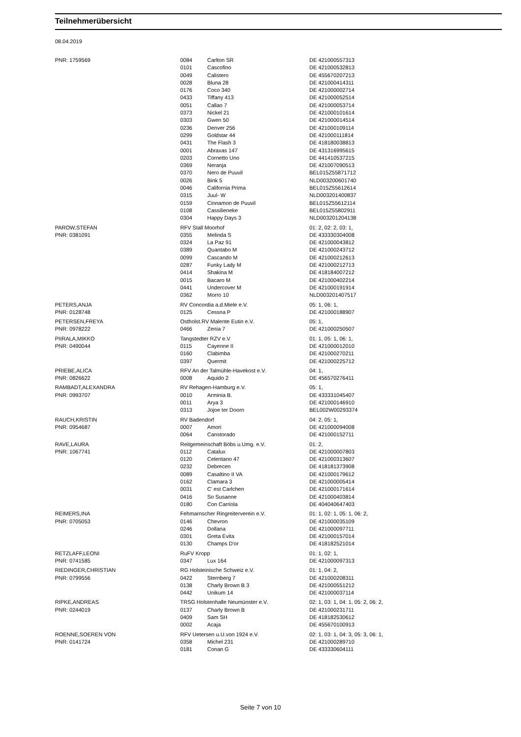Teilnehmerübersicht
08.04.2019
| PNR: 1759569 | 0084 | Carlton SR | DE 421000557313 |
| | 0101 | Cascofino | DE 421000532813 |
| | 0049 | Calistero | DE 455670207213 |
| | 0028 | Bluna 28 | DE 421000414311 |
| | 0176 | Coco 340 | DE 421000002714 |
| | 0433 | Tiffany 413 | DE 421000052514 |
| | 0051 | Callao 7 | DE 421000053714 |
| | 0373 | Nickel 21 | DE 421000101614 |
| | 0303 | Gwen 50 | DE 421000014514 |
| | 0236 | Denver 256 | DE 421000109114 |
| | 0299 | Goldstar 44 | DE 421000111814 |
| | 0431 | The Flash 3 | DE 418180038813 |
| | 0001 | Abraxas 147 | DE 431316995615 |
| | 0203 | Cornetto Uno | DE 441410537215 |
| | 0369 | Neranja | DE 421007090513 |
| | 0370 | Nero de Puuvil | BEL015Z55871712 |
| | 0026 | Bink 5 | NLD003200601740 |
| | 0046 | California Prima | BEL015Z55612614 |
| | 0315 | Juul- W | NLD003201400837 |
| | 0159 | Cinnamon de Puuvil | BEL015Z55612114 |
| | 0108 | Cassilieneke | BEL015Z55802911 |
| | 0304 | Happy Days 3 | NLD003201204138 |
| PAROW,STEFAN | RFV Stall Moorhof | | 01: 2, 02: 2, 03: 1, |
| PNR: 0381091 | 0355 | Melinda S | DE 433330304008 |
| | 0324 | La Paz 91 | DE 421000043812 |
| | 0389 | Quantabo M | DE 421000243712 |
| | 0099 | Cascando M | DE 421000212613 |
| | 0287 | Funky Lady M | DE 421000212713 |
| | 0414 | Shakina M | DE 418184007212 |
| | 0015 | Bacaro M | DE 421000402214 |
| | 0441 | Undercover M | DE 421000191914 |
| | 0362 | Morro 10 | NLD003201407517 |
| PETERS,ANJA | RV Concordia a.d.Miele e.V. | | 05: 1, 06: 1, |
| PNR: 0128748 | 0125 | Cessna P | DE 421000188907 |
| PETERSEN,FREYA | Ostholst.RV Malente Eutin e.V. | | 05: 1, |
| PNR: 0978222 | 0466 | Zenia 7 | DE 421000250507 |
| PIIRALA,MIKKO | Tangstedter RZV e.V | | 01: 1, 05: 1, 06: 1, |
| PNR: 0490044 | 0115 | Cayenne II | DE 421000012010 |
| | 0160 | Clabimba | DE 421000270211 |
| | 0397 | Quermit | DE 421000225712 |
| PRIEBE,ALICA | RFV An der Talmühle-Havekost e.V. | | 04: 1, |
| PNR: 0826622 | 0008 | Aquido 2 | DE 456570276411 |
| RAMBADT,ALEXANDRA | RV Rehagen-Hamburg e.V. | | 05: 1, |
| PNR: 0993707 | 0010 | Arminia B. | DE 433331045407 |
| | 0011 | Arya 3 | DE 421000146910 |
| | 0313 | Jojoe ter Doorn | BEL002W00293374 |
| RAUCH,KRISTIN | RV Badendorf | | 04: 2, 05: 1, |
| PNR: 0954687 | 0007 | Amori | DE 421000094008 |
| | 0064 | Canstorado | DE 421000152711 |
| RAVE,LAURA | Reitgemeinschaft Böbs u.Umg. e.V. | | 01: 2, |
| PNR: 1067741 | 0112 | Catalux | DE 421000007803 |
| | 0120 | Celentano 47 | DE 421000313607 |
| | 0232 | Debrecen | DE 418181373908 |
| | 0089 | Casaltino II VA | DE 421000179612 |
| | 0162 | Clamara 3 | DE 421000005414 |
| | 0031 | C' est Carlchen | DE 421000171614 |
| | 0416 | So Susanne | DE 421000403814 |
| | 0180 | Con Carriola | DE 404040647403 |
| REIMERS,INA | Fehmarnscher Ringreiterverein e.V. | | 01: 1, 02: 1, 05: 1, 06: 2, |
| PNR: 0705053 | 0146 | Chevron | DE 421000035109 |
| | 0246 | Dollana | DE 421000097711 |
| | 0301 | Greta Evita | DE 421000157014 |
| | 0130 | Champs D'or | DE 418182521014 |
| RETZLAFF,LEONI | RuFV Kropp | | 01: 1, 02: 1, |
| PNR: 0741585 | 0347 | Lux 164 | DE 421000097313 |
| RIEDINGER,CHRISTIAN | RG Holsteinische Schweiz e.V. | | 01: 1, 04: 2, |
| PNR: 0799556 | 0422 | Sternberg 7 | DE 421000208311 |
| | 0138 | Charly Brown B 3 | DE 421000551212 |
| | 0442 | Unikum 14 | DE 421000037114 |
| RIPKE,ANDREAS | TRSG Holstenhalle Neumünster e.V. | | 02: 1, 03: 1, 04: 1, 05: 2, 06: 2, |
| PNR: 0244019 | 0137 | Charly Brown B | DE 421000231711 |
| | 0409 | Sam SH | DE 418182530612 |
| | 0002 | Acaja | DE 455670100913 |
| ROENNE,SOEREN VON | RFV Uetersen u.U.von 1924 e.V. | | 02: 1, 03: 1, 04: 3, 05: 3, 06: 1, |
| PNR: 0141724 | 0358 | Michel 231 | DE 421000289710 |
| | 0181 | Conan G | DE 433330604111 |
Seite 7 von 10